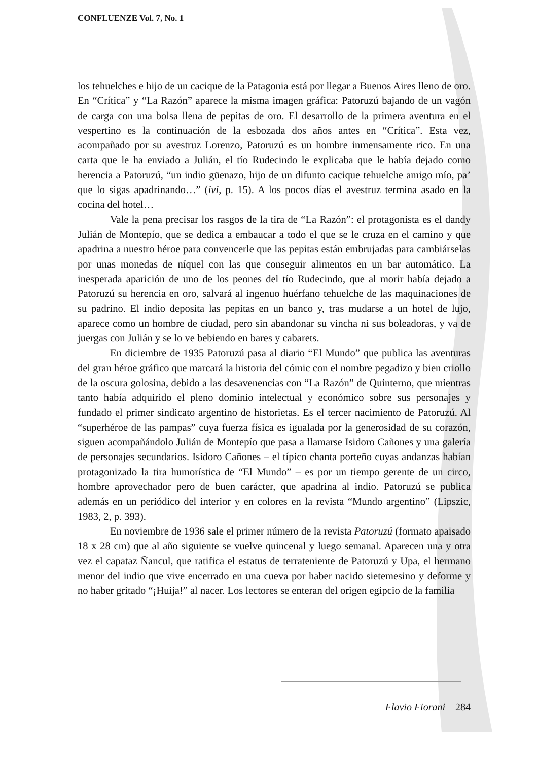CONFLUENZE Vol. 7, No. 1
los tehuelches e hijo de un cacique de la Patagonia está por llegar a Buenos Aires lleno de oro. En “Crítica” y “La Razón” aparece la misma imagen gráfica: Patoruzú bajando de un vagón de carga con una bolsa llena de pepitas de oro. El desarrollo de la primera aventura en el vespertino es la continuación de la esbozada dos años antes en “Crítica”. Esta vez, acompañado por su avestruz Lorenzo, Patoruzú es un hombre inmensamente rico. En una carta que le ha enviado a Julián, el tío Rudecindo le explicaba que le había dejado como herencia a Patoruzú, “un indio güenazo, hijo de un difunto cacique tehuelche amigo mío, pa’ que lo sigas apadrinando…” (ivi, p. 15). A los pocos días el avestruz termina asado en la cocina del hotel…
Vale la pena precisar los rasgos de la tira de “La Razón”: el protagonista es el dandy Julián de Montepío, que se dedica a embaucar a todo el que se le cruza en el camino y que apadrina a nuestro héroe para convencerle que las pepitas están embrujadas para cambiárselas por unas monedas de níquel con las que conseguir alimentos en un bar automático. La inesperada aparición de uno de los peones del tío Rudecindo, que al morir había dejado a Patoruzú su herencia en oro, salvará al ingenuo huérfano tehuelche de las maquinaciones de su padrino. El indio deposita las pepitas en un banco y, tras mudarse a un hotel de lujo, aparece como un hombre de ciudad, pero sin abandonar su vincha ni sus boleadoras, y va de juergas con Julián y se lo ve bebiendo en bares y cabarets.
En diciembre de 1935 Patoruzú pasa al diario “El Mundo” que publica las aventuras del gran héroe gráfico que marcará la historia del cómic con el nombre pegadizo y bien criollo de la oscura golosina, debido a las desavenencias con “La Razón” de Quinterno, que mientras tanto había adquirido el pleno dominio intelectual y económico sobre sus personajes y fundado el primer sindicato argentino de historietas. Es el tercer nacimiento de Patoruzú. Al “superhéroe de las pampas” cuya fuerza física es igualada por la generosidad de su corazón, siguen acompañándolo Julián de Montepío que pasa a llamarse Isidoro Cañones y una galería de personajes secundarios. Isidoro Cañones – el típico chanta porteño cuyas andanzas habían protagonizado la tira humorística de “El Mundo” – es por un tiempo gerente de un circo, hombre aprovechador pero de buen carácter, que apadrina al indio. Patoruzú se publica además en un periódico del interior y en colores en la revista “Mundo argentino” (Lipszic, 1983, 2, p. 393).
En noviembre de 1936 sale el primer número de la revista Patoruzú (formato apaisado 18 x 28 cm) que al año siguiente se vuelve quincenal y luego semanal. Aparecen una y otra vez el capataz Ñancul, que ratifica el estatus de terrateniente de Patoruzú y Upa, el hermano menor del indio que vive encerrado en una cueva por haber nacido sietemesino y deforme y no haber gritado “¡Huija!” al nacer. Los lectores se enteran del origen egipcio de la familia
Flavio Fiorani 284